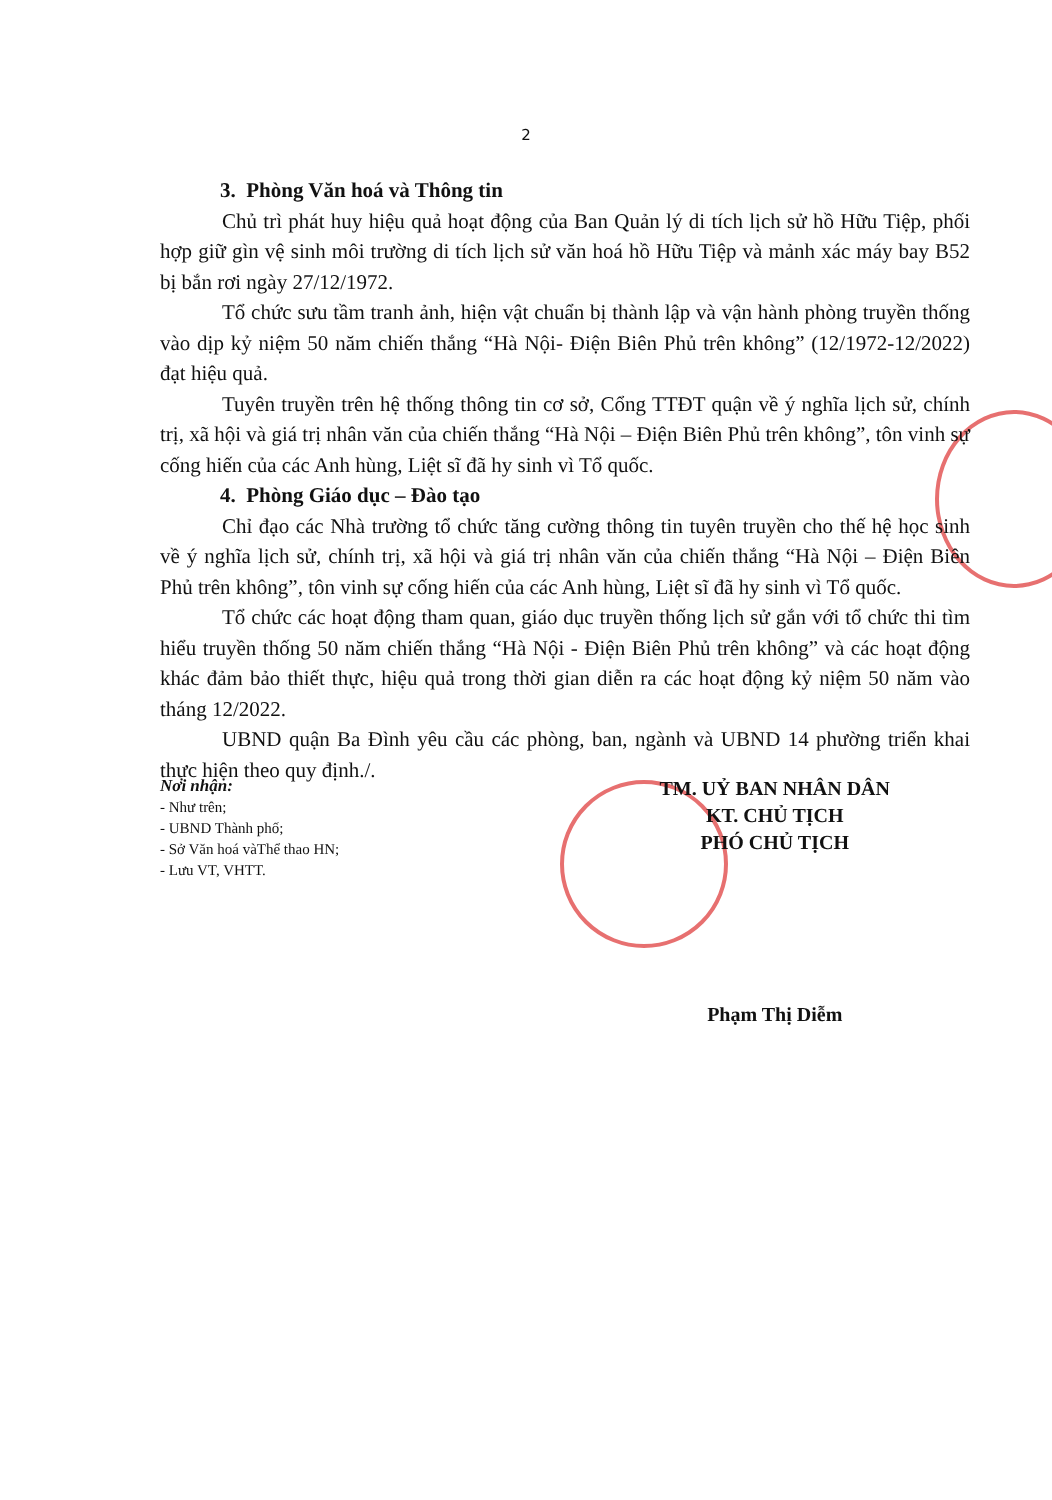2
3. Phòng Văn hoá và Thông tin
Chủ trì phát huy hiệu quả hoạt động của Ban Quản lý di tích lịch sử hồ Hữu Tiệp, phối hợp giữ gìn vệ sinh môi trường di tích lịch sử văn hoá hồ Hữu Tiệp và mảnh xác máy bay B52 bị bắn rơi ngày 27/12/1972.
Tổ chức sưu tầm tranh ảnh, hiện vật chuẩn bị thành lập và vận hành phòng truyền thống vào dịp kỷ niệm 50 năm chiến thắng “Hà Nội- Điện Biên Phủ trên không” (12/1972-12/2022) đạt hiệu quả.
Tuyên truyền trên hệ thống thông tin cơ sở, Cổng TTĐT quận về ý nghĩa lịch sử, chính trị, xã hội và giá trị nhân văn của chiến thắng “Hà Nội – Điện Biên Phủ trên không”, tôn vinh sự cống hiến của các Anh hùng, Liệt sĩ đã hy sinh vì Tổ quốc.
4. Phòng Giáo dục – Đào tạo
Chỉ đạo các Nhà trường tổ chức tăng cường thông tin tuyên truyền cho thế hệ học sinh về ý nghĩa lịch sử, chính trị, xã hội và giá trị nhân văn của chiến thắng “Hà Nội – Điện Biên Phủ trên không”, tôn vinh sự cống hiến của các Anh hùng, Liệt sĩ đã hy sinh vì Tổ quốc.
Tổ chức các hoạt động tham quan, giáo dục truyền thống lịch sử gắn với tổ chức thi tìm hiểu truyền thống 50 năm chiến thắng “Hà Nội - Điện Biên Phủ trên không” và các hoạt động khác đảm bảo thiết thực, hiệu quả trong thời gian diễn ra các hoạt động kỷ niệm 50 năm vào tháng 12/2022.
UBND quận Ba Đình yêu cầu các phòng, ban, ngành và UBND 14 phường triển khai thực hiện theo quy định./.
Nơi nhận:
- Như trên;
- UBND Thành phố;
- Sở Văn hoá vàThể thao HN;
- Lưu VT, VHTT.
TM. UỶ BAN NHÂN DÂN
KT. CHỦ TỊCH
PHÓ CHỦ TỊCH
Phạm Thị Diễm